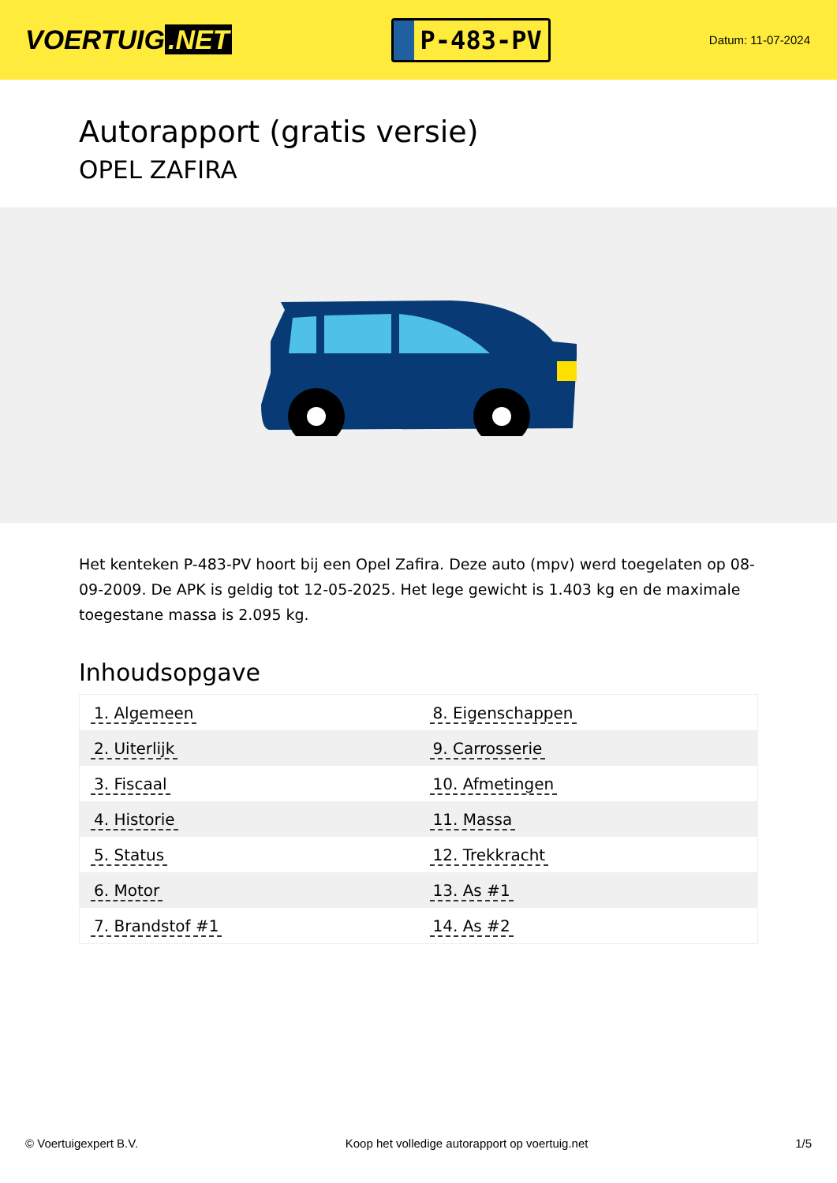VOERTUIG.NET
P-483-PV
Datum: 11-07-2024
Autorapport (gratis versie)
OPEL ZAFIRA
Het kenteken P-483-PV hoort bij een Opel Zafira. Deze auto (mpv) werd toegelaten op 08-09-2009. De APK is geldig tot 12-05-2025. Het lege gewicht is 1.403 kg en de maximale toegestane massa is 2.095 kg.
Inhoudsopgave
| 1. Algemeen | 8. Eigenschappen |
| 2. Uiterlijk | 9. Carrosserie |
| 3. Fiscaal | 10. Afmetingen |
| 4. Historie | 11. Massa |
| 5. Status | 12. Trekkracht |
| 6. Motor | 13. As #1 |
| 7. Brandstof #1 | 14. As #2 |
© Voertuigexpert B.V. Koop het volledige autorapport op voertuig.net 1/5